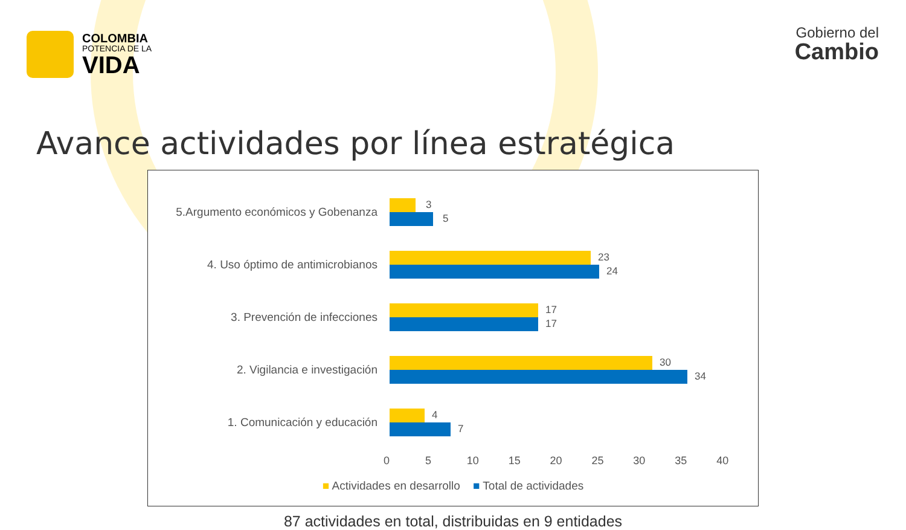COLOMBIA
POTENCIA DE LA
VIDA
Gobierno del
Cambio
Avance actividades por línea estratégica
5.Argumento económicos y Gobenanza
3
5
4. Uso óptimo de antimicrobianos
23
24
3. Prevención de infecciones
17
17
2. Vigilancia e investigación
30
34
1. Comunicación y educación
4
7
0 5 10 15 20 25 30 35 40
■ Actividades en desarrollo ■ Total de actividades
87 actividades en total, distribuidas en 9 entidades